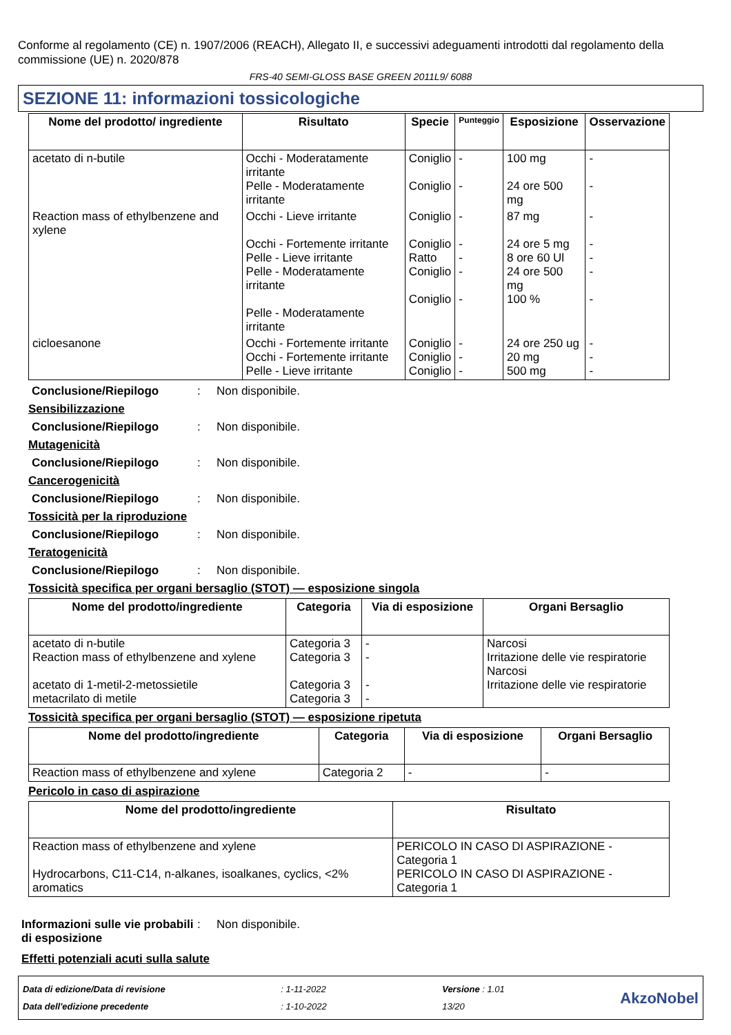Conforme al regolamento (CE) n. 1907/2006 (REACH), Allegato II, e successivi adeguamenti introdotti dal regolamento della commissione (UE) n. 2020/878
FRS-40 SEMI-GLOSS BASE GREEN 2011L9/ 6088
SEZIONE 11: informazioni tossicologiche
| Nome del prodotto/ ingrediente | Risultato | Specie | Punteggio | Esposizione | Osservazione |
| --- | --- | --- | --- | --- | --- |
| acetato di n-butile | Occhi - Moderatamente irritante Pelle - Moderatamente irritante | Coniglio Coniglio | - - | 100 mg 24 ore 500 mg | - - |
| Reaction mass of ethylbenzene and xylene | Occhi - Lieve irritante Occhi - Fortemente irritante Pelle - Lieve irritante Pelle - Moderatamente irritante Pelle - Moderatamente irritante | Coniglio Coniglio Ratto Coniglio Coniglio | - - - - - | 87 mg 24 ore 5 mg 8 ore 60 Ul 24 ore 500 mg 100 % | - - - - - |
| cicloesanone | Occhi - Fortemente irritante Occhi - Fortemente irritante Pelle - Lieve irritante | Coniglio Coniglio Coniglio | - - - | 24 ore 250 ug 20 mg 500 mg | - - - |
Conclusione/Riepilogo: Non disponibile.
Sensibilizzazione
Conclusione/Riepilogo: Non disponibile.
Mutagenicità
Conclusione/Riepilogo: Non disponibile.
Cancerogenicità
Conclusione/Riepilogo: Non disponibile.
Tossicità per la riproduzione
Conclusione/Riepilogo: Non disponibile.
Teratogenicità
Conclusione/Riepilogo: Non disponibile.
Tossicità specifica per organi bersaglio (STOT) — esposizione singola
| Nome del prodotto/ingrediente | Categoria | Via di esposizione | Organi Bersaglio |
| --- | --- | --- | --- |
| acetato di n-butile Reaction mass of ethylbenzene and xylene acetato di 1-metil-2-metossietile metacrilato di metile | Categoria 3 Categoria 3 Categoria 3 Categoria 3 | - - - - | Narcosi Irritazione delle vie respiratorie Narcosi Irritazione delle vie respiratorie |
Tossicità specifica per organi bersaglio (STOT) — esposizione ripetuta
| Nome del prodotto/ingrediente | Categoria | Via di esposizione | Organi Bersaglio |
| --- | --- | --- | --- |
| Reaction mass of ethylbenzene and xylene | Categoria 2 | - | - |
Pericolo in caso di aspirazione
| Nome del prodotto/ingrediente | Risultato |
| --- | --- |
| Reaction mass of ethylbenzene and xylene Hydrocarbons, C11-C14, n-alkanes, isoalkanes, cyclics, <2% aromatics | PERICOLO IN CASO DI ASPIRAZIONE - Categoria 1 PERICOLO IN CASO DI ASPIRAZIONE - Categoria 1 |
Informazioni sulle vie probabili di esposizione: Non disponibile.
Effetti potenziali acuti sulla salute
Data di edizione/Data di revisione
Data dell'edizione precedente
: 1-11-2022
: 1-10-2022
Versione : 1.01
13/20
AkzoNobel